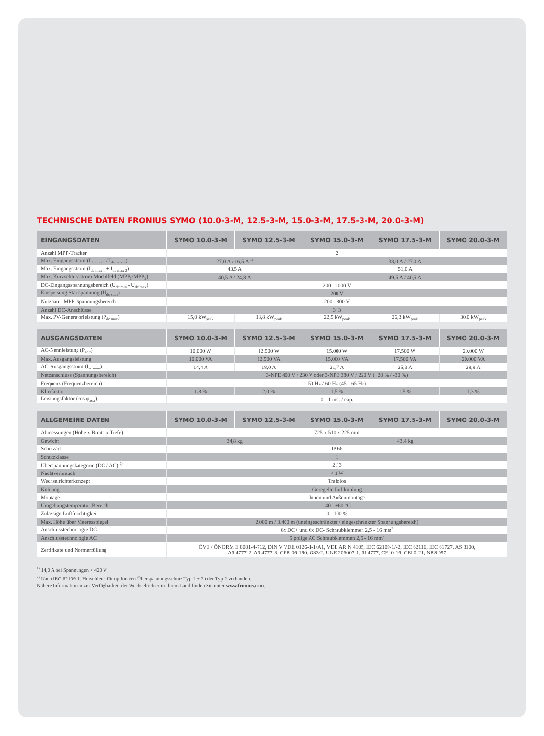TECHNISCHE DATEN FRONIUS SYMO (10.0-3-M, 12.5-3-M, 15.0-3-M, 17.5-3-M, 20.0-3-M)
| EINGANGSDATEN | SYMO 10.0-3-M | SYMO 12.5-3-M | SYMO 15.0-3-M | SYMO 17.5-3-M | SYMO 20.0-3-M |
| --- | --- | --- | --- | --- | --- |
| Anzahl MPP-Tracker | 2 | | | | |
| Max. Eingangsstrom (I<sub>dc max 1</sub> / I<sub>dc max 2</sub>) | 27,0 A / 16,5 A <sup>1)</sup> | | 33,0 A / 27,0 A | | |
| Max. Eingangsstrom (I<sub>dc max 1</sub> + I<sub>dc max 2</sub>) | 43,5 A | | 51,0 A | | |
| Max. Kurzschlussstrom Modulfeld (MPP<sub>1</sub>/MPP<sub>2</sub>) | 40,5 A / 24,8 A | | 49,5 A / 40,5 A | | |
| DC-Eingangsspannungsbereich (U<sub>dc min</sub> - U<sub>dc max</sub>) | 200 - 1000 V | | | | |
| Einspeisung Startspannung (U<sub>dc start</sub>) | 200 V | | | | |
| Nutzbarer MPP-Spannungsbereich | 200 - 800 V | | | | |
| Anzahl DC-Anschlüsse | 3+3 | | | | |
| Max. PV-Generatorleistung (P<sub>dc max</sub>) | 15,0 kW<sub>peak</sub> | 18,8 kW<sub>peak</sub> | 22,5 kW<sub>peak</sub> | 26,3 kW<sub>peak</sub> | 30,0 kW<sub>peak</sub> |
| AUSGANGSDATEN | SYMO 10.0-3-M | SYMO 12.5-3-M | SYMO 15.0-3-M | SYMO 17.5-3-M | SYMO 20.0-3-M |
| --- | --- | --- | --- | --- | --- |
| AC-Nennleistung (P<sub>ac,r</sub>) | 10.000 W | 12.500 W | 15.000 W | 17.500 W | 20.000 W |
| Max. Ausgangsleistung | 10.000 VA | 12.500 VA | 15.000 VA | 17.500 VA | 20.000 VA |
| AC-Ausgangsstrom (I<sub>ac nom</sub>) | 14,4 A | 18,0 A | 21,7 A | 25,3 A | 28,9 A |
| Netzanschluss (Spannungsbereich) | 3-NPE 400 V / 230 V oder 3-NPE 380 V / 220 V (+20 % / -30 %) | | | | |
| Frequenz (Frequenzbereich) | 50 Hz / 60 Hz (45 - 65 Hz) | | | | |
| Klirrfaktor | 1,8 % | 2,0 % | 1,5 % | 1,5 % | 1,3 % |
| Leistungsfaktor (cos φ<sub>ac,r</sub>) | 0 - 1 ind. / cap. | | | | |
| ALLGEMEINE DATEN | SYMO 10.0-3-M | SYMO 12.5-3-M | SYMO 15.0-3-M | SYMO 17.5-3-M | SYMO 20.0-3-M |
| --- | --- | --- | --- | --- | --- |
| Abmessungen (Höhe x Breite x Tiefe) | 725 x 510 x 225 mm | | | | |
| Gewicht | 34,8 kg | | 43,4 kg | | |
| Schutzart | IP 66 | | | | |
| Schutzklasse | 1 | | | | |
| Überspannungskategorie (DC / AC) <sup>2)</sup> | 2 / 3 | | | | |
| Nachtverbrauch | < 1 W | | | | |
| Wechselrichterkonzept | Trafolos | | | | |
| Kühlung | Geregelte Luftkühlung | | | | |
| Montage | Innen und Außenmontage | | | | |
| Umgebungstemperatur-Bereich | -40 - +60 °C | | | | |
| Zulässige Luftfeuchtigkeit | 0 - 100 % | | | | |
| Max. Höhe über Meeresspiegel | 2.000 m / 3.400 m (uneingeschränkter / eingeschränkter Spannungsbereich) | | | | |
| Anschlusstechnologie DC | 6x DC+ und 6x DC- Schraubklemmen 2,5 - 16 mm<sup>2</sup> | | | | |
| Anschlusstechnologie AC | 5 polige AC Schraubklemmen 2,5 - 16 mm<sup>2</sup> | | | | |
| Zertifikate und Normerfüllung | ÖVE / ÖNORM E 8001-4-712, DIN V VDE 0126-1-1/A1, VDE AR N 4105, IEC 62109-1/-2, IEC 62116, IEC 61727, AS 3100, AS 4777-2, AS 4777-3, CER 06-190, G83/2, UNE 206007-1, SI 4777, CEI 0-16, CEI 0-21, NRS 097 | | | | |
<sup>1)</sup> 14,0 A bei Spannungen < 420 V
<sup>2)</sup> Nach IEC 62109-1. Hutschiene für optionalen Überspannungsschutz Typ 1 + 2 oder Typ 2 vorhanden.
Nähere Informationen zur Verfügbarkeit der Wechselrichter in Ihrem Land finden Sie unter www.fronius.com.